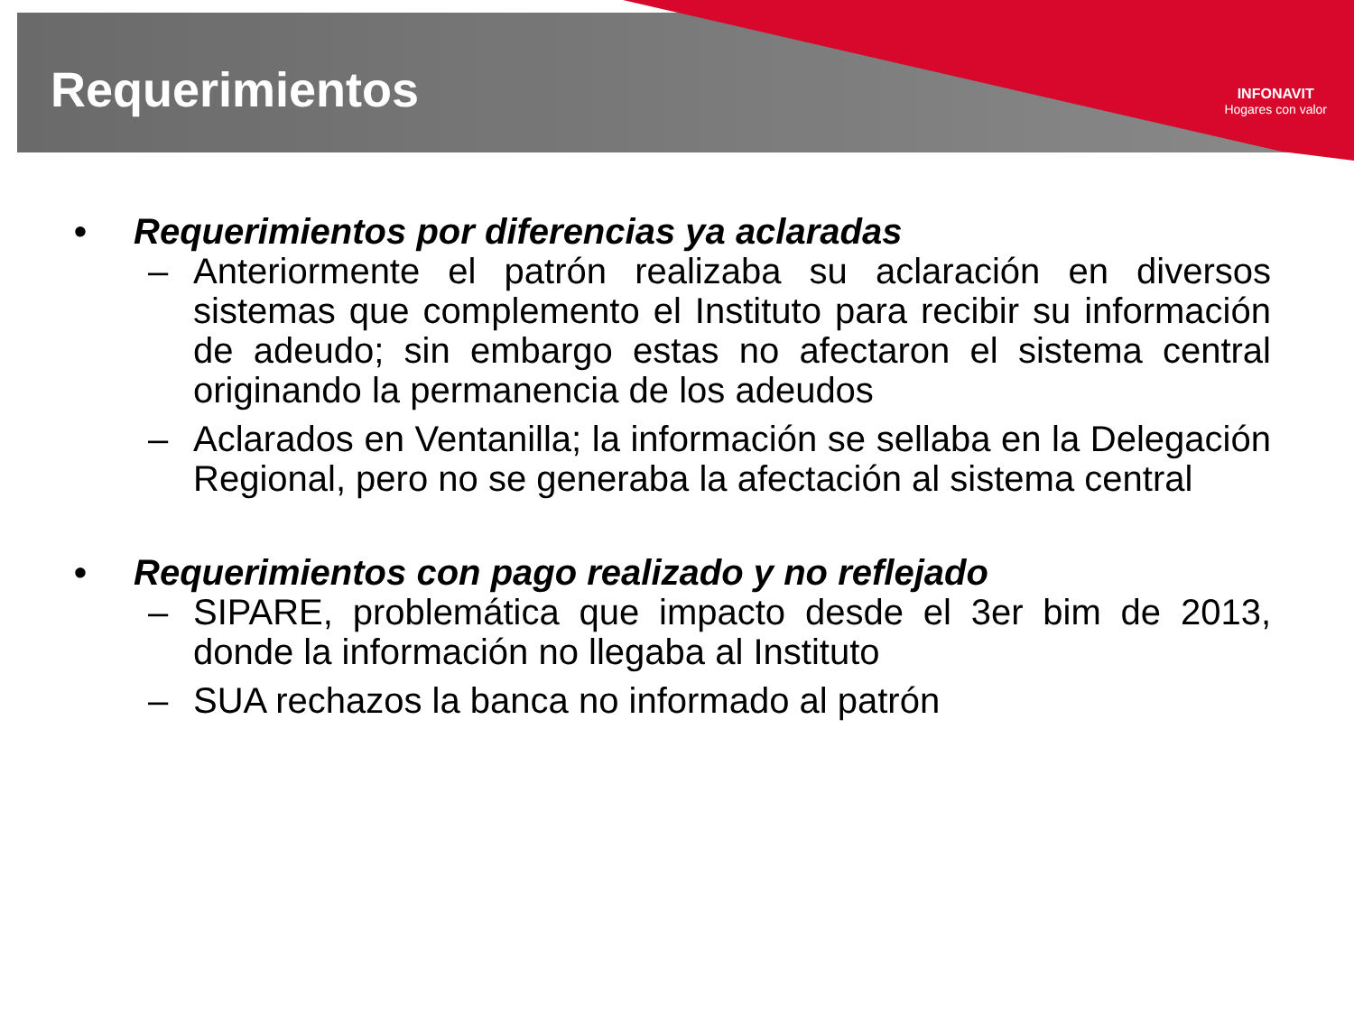INFONAVIT
Hogares con valor
Requerimientos
• Requerimientos por diferencias ya aclaradas
– Anteriormente el patrón realizaba su aclaración en diversos sistemas que complemento el Instituto para recibir su información de adeudo; sin embargo estas no afectaron el sistema central originando la permanencia de los adeudos
– Aclarados en Ventanilla; la información se sellaba en la Delegación Regional, pero no se generaba la afectación al sistema central
• Requerimientos con pago realizado y no reflejado
– SIPARE, problemática que impacto desde el 3er bim de 2013, donde la información no llegaba al Instituto
– SUA rechazos la banca no informado al patrón